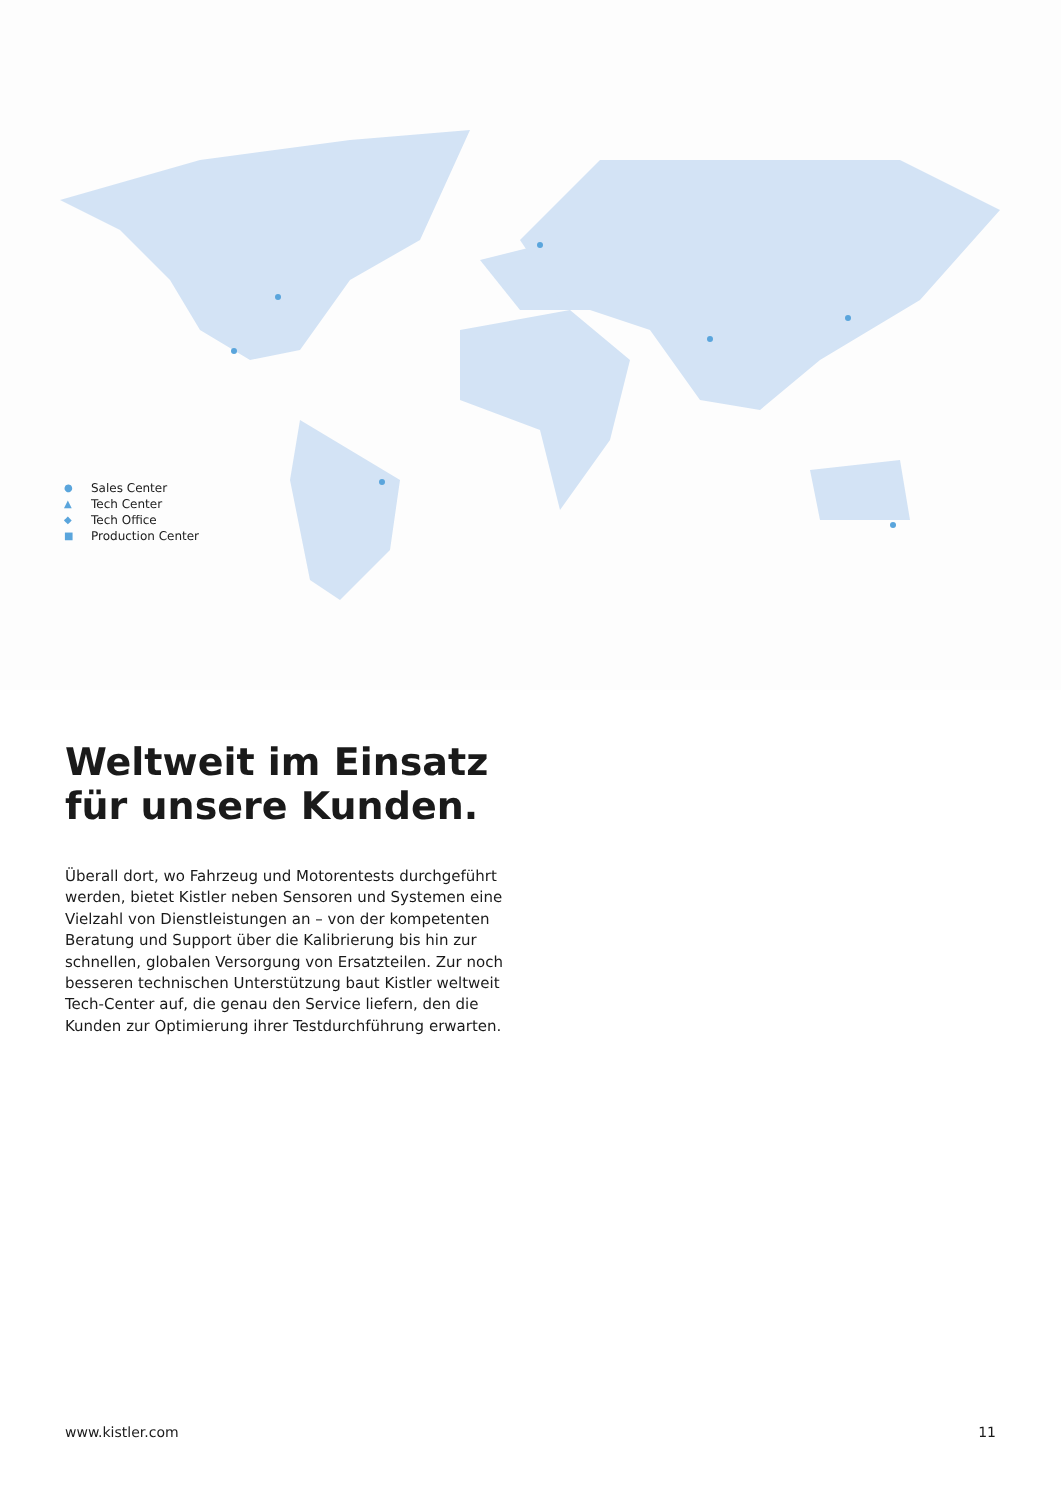● Sales Center
▲ Tech Center
◆ Tech Office
■ Production Center
Weltweit im Einsatz
für unsere Kunden.
Überall dort, wo Fahrzeug und Motorentests durchgeführt wer­den, bietet Kistler neben Sensoren und Systemen eine Vielzahl von Dienstleistungen an – von der kompetenten Beratung und Support über die Kalibrierung bis hin zur schnellen, globalen Ver­sorgung von Ersatzteilen. Zur noch besseren technischen Unter­stützung baut Kistler weltweit Tech-Center auf, die genau den Service liefern, den die Kunden zur Optimierung ihrer Testdurch­führung erwarten.
www.kistler.com 11